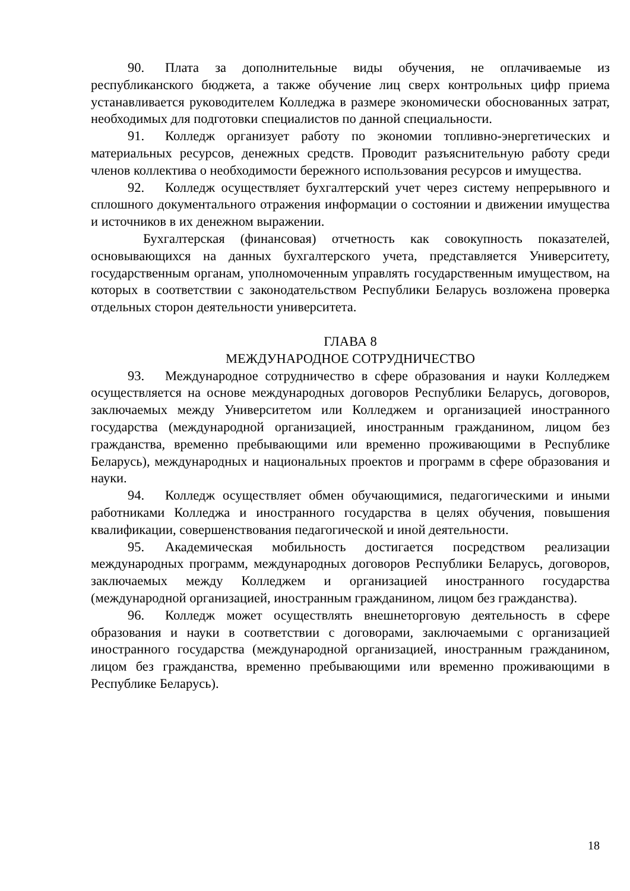90. Плата за дополнительные виды обучения, не оплачиваемые из республиканского бюджета, а также обучение лиц сверх контрольных цифр приема устанавливается руководителем Колледжа в размере экономически обоснованных затрат, необходимых для подготовки специалистов по данной специальности.
91. Колледж организует работу по экономии топливно-энергетических и материальных ресурсов, денежных средств. Проводит разъяснительную работу среди членов коллектива о необходимости бережного использования ресурсов и имущества.
92. Колледж осуществляет бухгалтерский учет через систему непрерывного и сплошного документального отражения информации о состоянии и движении имущества и источников в их денежном выражении.
Бухгалтерская (финансовая) отчетность как совокупность показателей, основывающихся на данных бухгалтерского учета, представляется Университету, государственным органам, уполномоченным управлять государственным имуществом, на которых в соответствии с законодательством Республики Беларусь возложена проверка отдельных сторон деятельности университета.
ГЛАВА 8
МЕЖДУНАРОДНОЕ СОТРУДНИЧЕСТВО
93. Международное сотрудничество в сфере образования и науки Колледжем осуществляется на основе международных договоров Республики Беларусь, договоров, заключаемых между Университетом или Колледжем и организацией иностранного государства (международной организацией, иностранным гражданином, лицом без гражданства, временно пребывающими или временно проживающими в Республике Беларусь), международных и национальных проектов и программ в сфере образования и науки.
94. Колледж осуществляет обмен обучающимися, педагогическими и иными работниками Колледжа и иностранного государства в целях обучения, повышения квалификации, совершенствования педагогической и иной деятельности.
95. Академическая мобильность достигается посредством реализации международных программ, международных договоров Республики Беларусь, договоров, заключаемых между Колледжем и организацией иностранного государства (международной организацией, иностранным гражданином, лицом без гражданства).
96. Колледж может осуществлять внешнеторговую деятельность в сфере образования и науки в соответствии с договорами, заключаемыми с организацией иностранного государства (международной организацией, иностранным гражданином, лицом без гражданства, временно пребывающими или временно проживающими в Республике Беларусь).
18